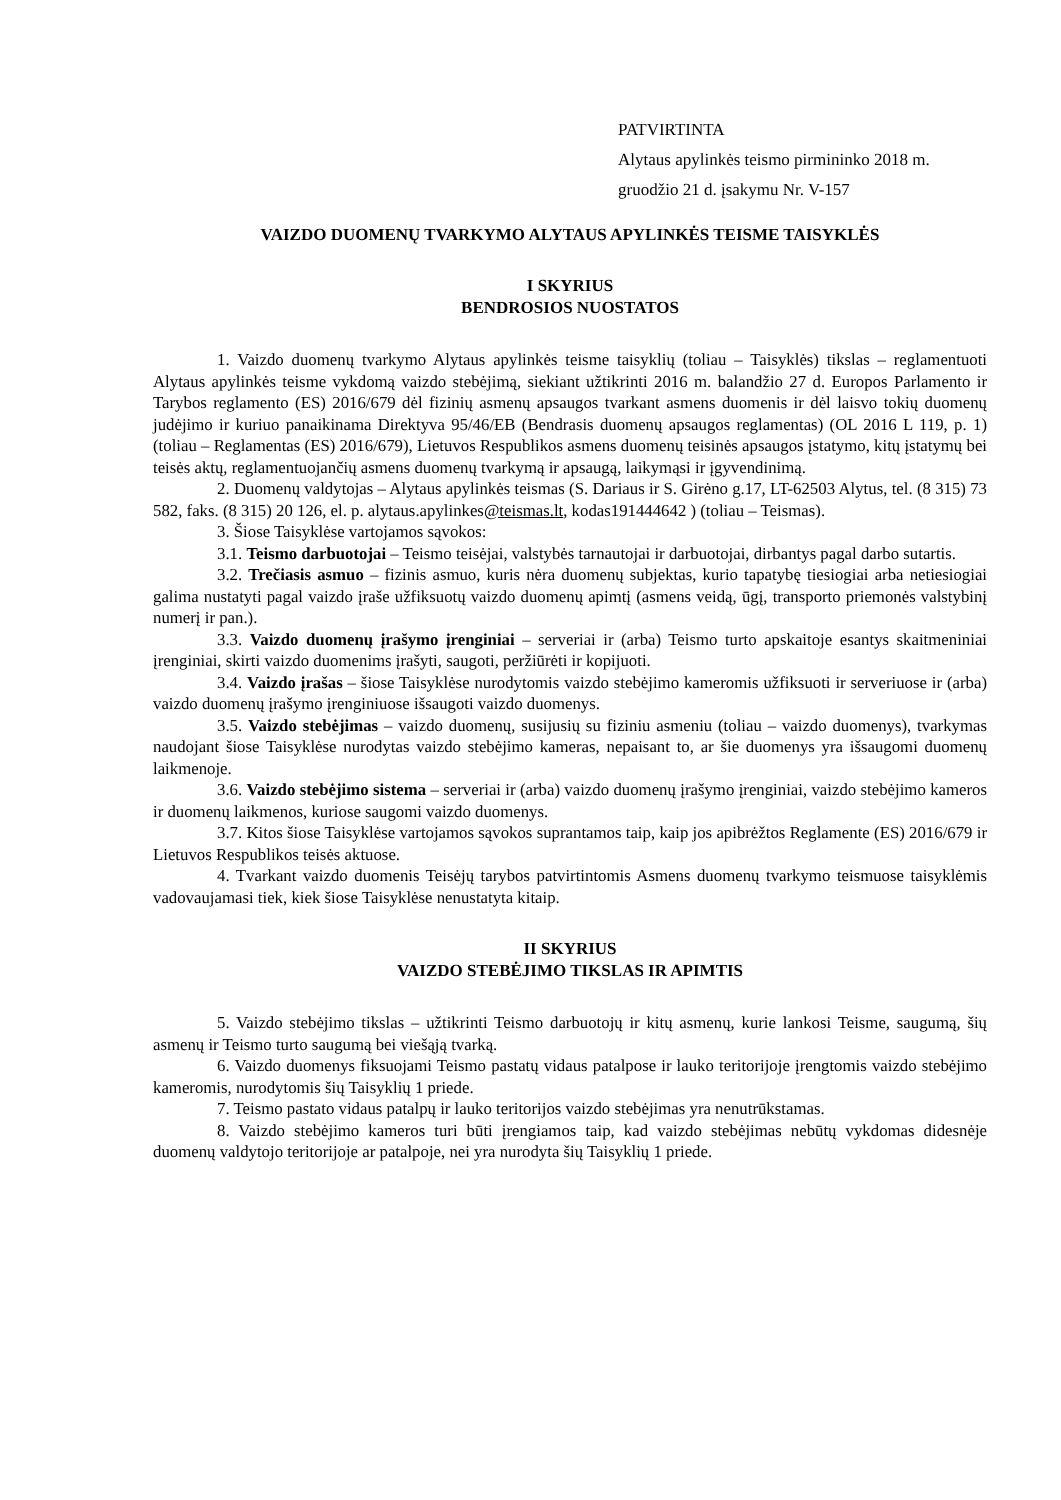PATVIRTINTA
Alytaus apylinkės teismo pirmininko 2018 m.
gruodžio 21 d. įsakymu Nr. V-157
VAIZDO DUOMENŲ TVARKYMO ALYTAUS APYLINKĖS TEISME TAISYKLĖS
I SKYRIUS
BENDROSIOS NUOSTATOS
1. Vaizdo duomenų tvarkymo Alytaus apylinkės teisme taisyklių (toliau – Taisyklės) tikslas – reglamentuoti Alytaus apylinkės teisme vykdomą vaizdo stebėjimą, siekiant užtikrinti 2016 m. balandžio 27 d. Europos Parlamento ir Tarybos reglamento (ES) 2016/679 dėl fizinių asmenų apsaugos tvarkant asmens duomenis ir dėl laisvo tokių duomenų judėjimo ir kuriuo panaikinama Direktyva 95/46/EB (Bendrasis duomenų apsaugos reglamentas) (OL 2016 L 119, p. 1) (toliau – Reglamentas (ES) 2016/679), Lietuvos Respublikos asmens duomenų teisinės apsaugos įstatymo, kitų įstatymų bei teisės aktų, reglamentuojančių asmens duomenų tvarkymą ir apsaugą, laikymąsi ir įgyvendinimą.
2. Duomenų valdytojas – Alytaus apylinkės teismas (S. Dariaus ir S. Girėno g.17, LT-62503 Alytus, tel. (8 315) 73 582, faks. (8 315) 20 126, el. p. alytaus.apylinkes@teismas.lt, kodas191444642 ) (toliau – Teismas).
3. Šiose Taisyklėse vartojamos sąvokos:
3.1. Teismo darbuotojai – Teismo teisėjai, valstybės tarnautojai ir darbuotojai, dirbantys pagal darbo sutartis.
3.2. Trečiasis asmuo – fizinis asmuo, kuris nėra duomenų subjektas, kurio tapatybę tiesiogiai arba netiesiogiai galima nustatyti pagal vaizdo įraše užfiksuotų vaizdo duomenų apimtį (asmens veidą, ūgį, transporto priemonės valstybinį numerį ir pan.).
3.3. Vaizdo duomenų įrašymo įrenginiai – serveriai ir (arba) Teismo turto apskaitoje esantys skaitmeniniai įrenginiai, skirti vaizdo duomenims įrašyti, saugoti, peržiūrėti ir kopijuoti.
3.4. Vaizdo įrašas – šiose Taisyklėse nurodytomis vaizdo stebėjimo kameromis užfiksuoti ir serveriuose ir (arba) vaizdo duomenų įrašymo įrenginiuose išsaugoti vaizdo duomenys.
3.5. Vaizdo stebėjimas – vaizdo duomenų, susijusių su fiziniu asmeniu (toliau – vaizdo duomenys), tvarkymas naudojant šiose Taisyklėse nurodytas vaizdo stebėjimo kameras, nepaisant to, ar šie duomenys yra išsaugomi duomenų laikmenoje.
3.6. Vaizdo stebėjimo sistema – serveriai ir (arba) vaizdo duomenų įrašymo įrenginiai, vaizdo stebėjimo kameros ir duomenų laikmenos, kuriose saugomi vaizdo duomenys.
3.7. Kitos šiose Taisyklėse vartojamos sąvokos suprantamos taip, kaip jos apibrėžtos Reglamente (ES) 2016/679 ir Lietuvos Respublikos teisės aktuose.
4. Tvarkant vaizdo duomenis Teisėjų tarybos patvirtintomis Asmens duomenų tvarkymo teismuose taisyklėmis vadovaujamasi tiek, kiek šiose Taisyklėse nenustatyta kitaip.
II SKYRIUS
VAIZDO STEBĖJIMO TIKSLAS IR APIMTIS
5. Vaizdo stebėjimo tikslas – užtikrinti Teismo darbuotojų ir kitų asmenų, kurie lankosi Teisme, saugumą, šių asmenų ir Teismo turto saugumą bei viešąją tvarką.
6. Vaizdo duomenys fiksuojami Teismo pastatų vidaus patalpose ir lauko teritorijoje įrengtomis vaizdo stebėjimo kameromis, nurodytomis šių Taisyklių 1 priede.
7. Teismo pastato vidaus patalpų ir lauko teritorijos vaizdo stebėjimas yra nenutrūkstamas.
8. Vaizdo stebėjimo kameros turi būti įrengiamos taip, kad vaizdo stebėjimas nebūtų vykdomas didesnėje duomenų valdytojo teritorijoje ar patalpoje, nei yra nurodyta šių Taisyklių 1 priede.